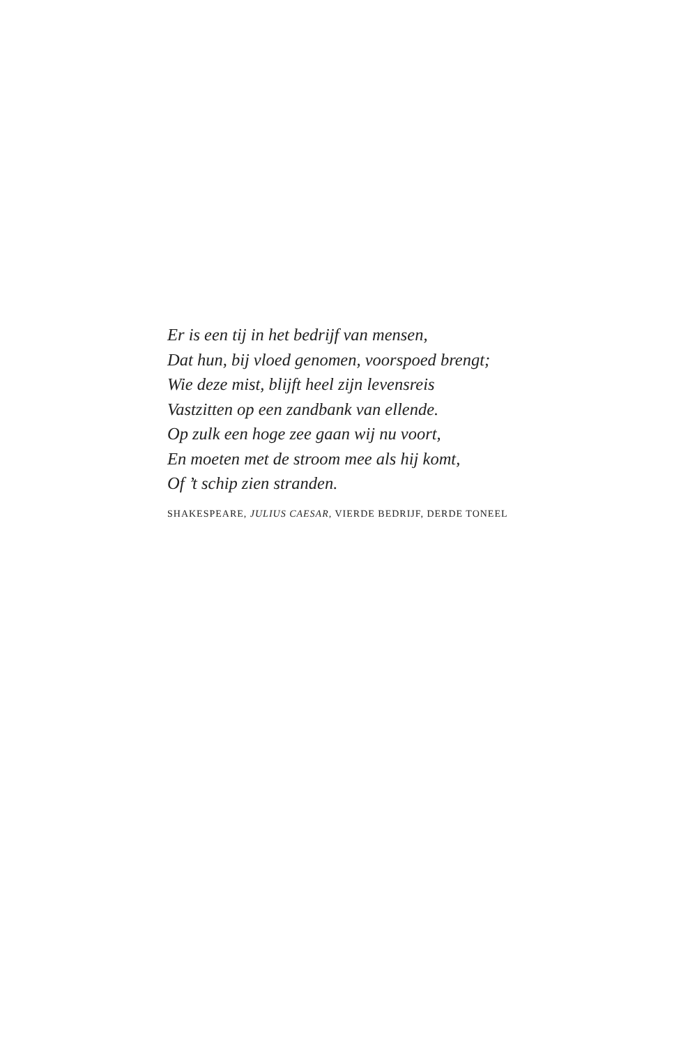Er is een tij in het bedrijf van mensen,
Dat hun, bij vloed genomen, voorspoed brengt;
Wie deze mist, blijft heel zijn levensreis
Vastzitten op een zandbank van ellende.
Op zulk een hoge zee gaan wij nu voort,
En moeten met de stroom mee als hij komt,
Of ’t schip zien stranden.
SHAKESPEARE, JULIUS CAESAR, VIERDE BEDRIJF, DERDE TONEEL